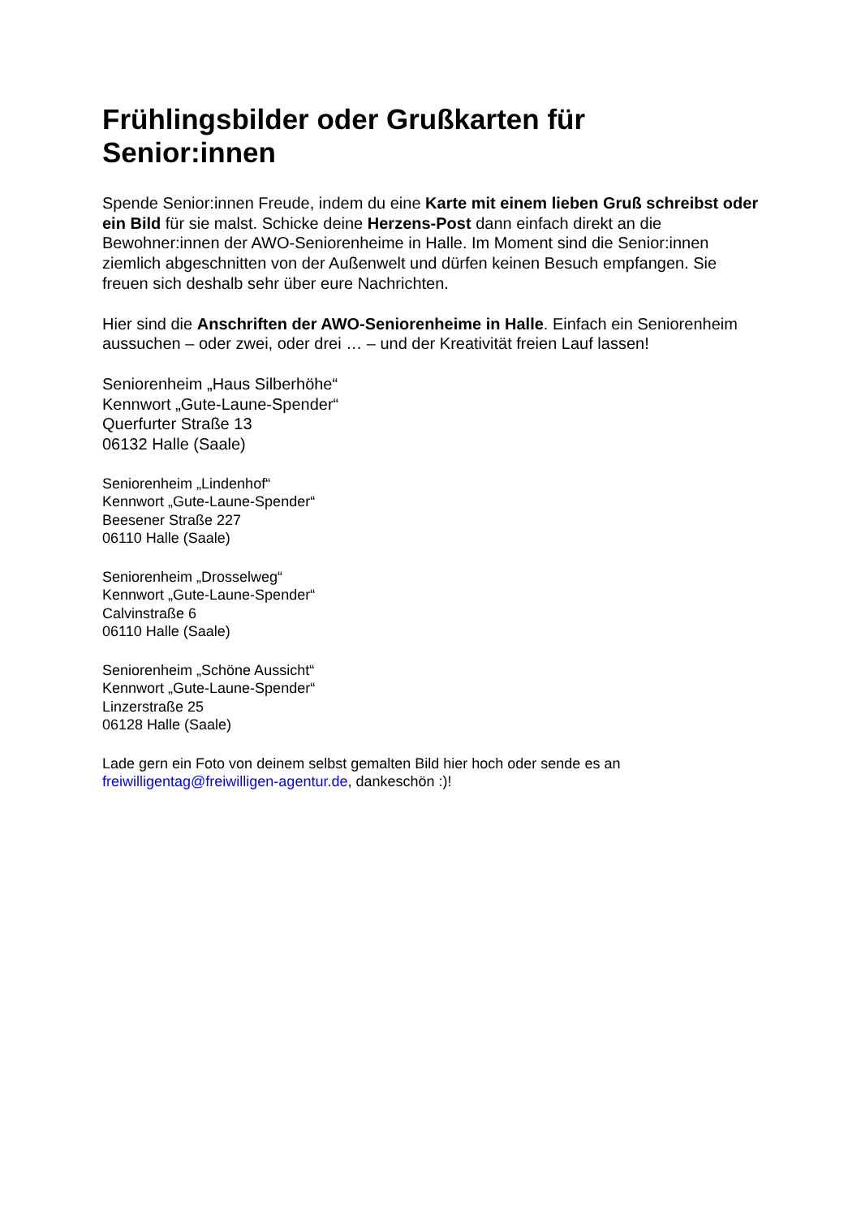Frühlingsbilder oder Grußkarten für Senior:innen
Spende Senior:innen Freude, indem du eine Karte mit einem lieben Gruß schreibst oder ein Bild für sie malst. Schicke deine Herzens-Post dann einfach direkt an die Bewohner:innen der AWO-Seniorenheime in Halle. Im Moment sind die Senior:innen ziemlich abgeschnitten von der Außenwelt und dürfen keinen Besuch empfangen. Sie freuen sich deshalb sehr über eure Nachrichten.
Hier sind die Anschriften der AWO-Seniorenheime in Halle. Einfach ein Seniorenheim aussuchen – oder zwei, oder drei … – und der Kreativität freien Lauf lassen!
Seniorenheim „Haus Silberhöhe“
Kennwort „Gute-Laune-Spender“
Querfurter Straße 13
06132 Halle (Saale)
Seniorenheim „Lindenhof“
Kennwort „Gute-Laune-Spender“
Beesener Straße 227
06110 Halle (Saale)
Seniorenheim „Drosselweg“
Kennwort „Gute-Laune-Spender“
Calvinstraße 6
06110 Halle (Saale)
Seniorenheim „Schöne Aussicht“
Kennwort „Gute-Laune-Spender“
Linzerstraße 25
06128 Halle (Saale)
Lade gern ein Foto von deinem selbst gemalten Bild hier hoch oder sende es an freiwilligentag@freiwilligen-agentur.de, dankeschön :)!